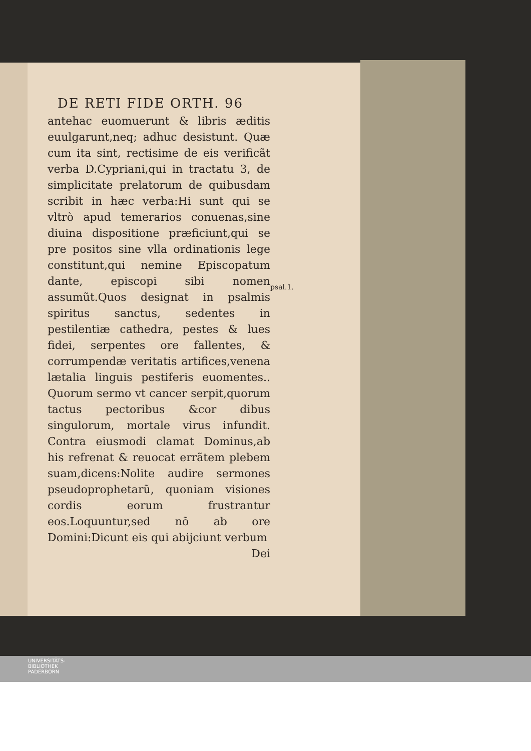DE RETI FIDE ORTH. 96
antehac euomuerunt & libris æditis euulgarunt,neq; adhuc desistunt. Quæ cum ita sint, rectisime de eis verificãt verba D.Cypriani,qui in tractatu 3, de simplicitate prelatorum de quibusdam scribit in hæc verba:Hi sunt qui se vltrò apud temerarios conuenas,sine diuina dispositione præficiunt,qui se pre positos sine vlla ordinationis lege constitunt,qui nemine Episcopatum dante, episcopi sibi nomen assumũt.Quos designat in psalmis spiritus sanctus, sedentes in pestilentiæ cathedra, pestes & lues fidei, serpentes ore fallentes, & corrumpendæ veritatis artifices,venena lætalia linguis pestiferis euomentes.. Quorum sermo vt cancer serpit,quorum tactus pectoribus &cor dibus singulorum, mortale virus infundit. Contra eiusmodi clamat Dominus,ab his refrenat & reuocat errãtem plebem suam,dicens:Nolite audire sermones pseudoprophetarũ, quoniam visiones cordis eorum frustrantur eos.Loquuntur,sed nõ ab ore Domini:Dicunt eis qui abijciunt verbum
Dei
psal.1.
UNIVERSITÄTS-
BIBLIOTHEK
PADERBORN